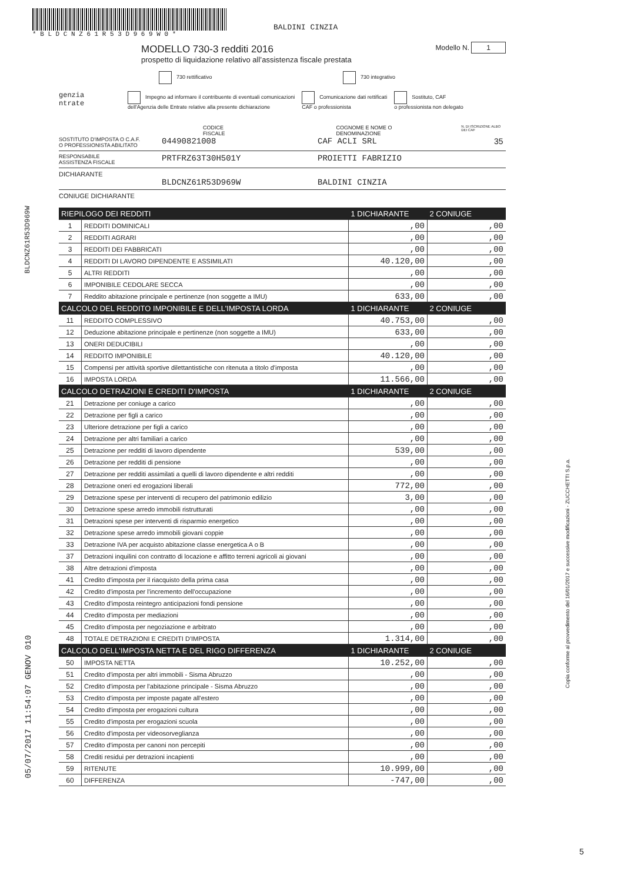* B L D C N Z 6 1 R 5 3 D 9 6 9 W 0 *
BALDINI CINZIA
BLDCNZ61R53D969W
05/07/2017 11:54:07 GENOV 010
Copia conforme al provvedimento del 16/01/2017 e successive modificazioni - ZUCCHETTI S.p.a.
MODELLO 730-3 redditi 2016
prospetto di liquidazione relativo all’assistenza fiscale prestata
Modello N. 1
730 rettificativo 730 integrativo
genzia
ntrate
Impegno ad informare il contribuente di eventuali comunicazioni
dell'Agenzia delle Entrate relative alla presente dichiarazione
Comunicazione dati rettificati
CAF o professionista
Sostituto, CAF
o professionista non delegato
CODICE FISCALE COGNOME E NOME O DENOMINAZIONE N. DI ISCRIZIONE ALBO DEI CAF
SOSTITUTO D'IMPOSTA O C.A.F.
O PROFESSIONISTA ABILITATO 04490821008 CAF ACLI SRL 35
RESPONSABILE
ASSISTENZA FISCALE PRTFRZ63T30H501Y PROIETTI FABRIZIO
DICHIARANTE
BLDCNZ61R53D969W BALDINI CINZIA
CONIUGE DICHIARANTE
| RIEPILOGO DEI REDDITI | | 1 DICHIARANTE | 2 CONIUGE |
| 1 | REDDITI DOMINICALI | ,00 | ,00 |
| 2 | REDDITI AGRARI | ,00 | ,00 |
| 3 | REDDITI DEI FABBRICATI | ,00 | ,00 |
| 4 | REDDITI DI LAVORO DIPENDENTE E ASSIMILATI | 40.120,00 | ,00 |
| 5 | ALTRI REDDITI | ,00 | ,00 |
| 6 | IMPONIBILE CEDOLARE SECCA | ,00 | ,00 |
| 7 | Reddito abitazione principale e pertinenze (non soggette a IMU) | 633,00 | ,00 |
| CALCOLO DEL REDDITO IMPONIBILE E DELL'IMPOSTA LORDA | | 1 DICHIARANTE | 2 CONIUGE |
| 11 | REDDITO COMPLESSIVO | 40.753,00 | ,00 |
| 12 | Deduzione abitazione principale e pertinenze (non soggette a IMU) | 633,00 | ,00 |
| 13 | ONERI DEDUCIBILI | ,00 | ,00 |
| 14 | REDDITO IMPONIBILE | 40.120,00 | ,00 |
| 15 | Compensi per attività sportive dilettantistiche con ritenuta a titolo d'imposta | ,00 | ,00 |
| 16 | IMPOSTA LORDA | 11.566,00 | ,00 |
| CALCOLO DETRAZIONI E CREDITI D'IMPOSTA | | 1 DICHIARANTE | 2 CONIUGE |
| 21 | Detrazione per coniuge a carico | ,00 | ,00 |
| 22 | Detrazione per figli a carico | ,00 | ,00 |
| 23 | Ulteriore detrazione per figli a carico | ,00 | ,00 |
| 24 | Detrazione per altri familiari a carico | ,00 | ,00 |
| 25 | Detrazione per redditi di lavoro dipendente | 539,00 | ,00 |
| 26 | Detrazione per redditi di pensione | ,00 | ,00 |
| 27 | Detrazione per redditi assimilati a quelli di lavoro dipendente e altri redditi | ,00 | ,00 |
| 28 | Detrazione oneri ed erogazioni liberali | 772,00 | ,00 |
| 29 | Detrazione spese per interventi di recupero del patrimonio edilizio | 3,00 | ,00 |
| 30 | Detrazione spese arredo immobili ristrutturati | ,00 | ,00 |
| 31 | Detrazioni spese per interventi di risparmio energetico | ,00 | ,00 |
| 32 | Detrazione spese arredo immobili giovani coppie | ,00 | ,00 |
| 33 | Detrazione IVA per acquisto abitazione classe energetica A o B | ,00 | ,00 |
| 37 | Detrazioni inquilini con contratto di locazione e affitto terreni agricoli ai giovani | ,00 | ,00 |
| 38 | Altre detrazioni d'imposta | ,00 | ,00 |
| 41 | Credito d'imposta per il riacquisto della prima casa | ,00 | ,00 |
| 42 | Credito d'imposta per l'incremento dell'occupazione | ,00 | ,00 |
| 43 | Credito d'imposta reintegro anticipazioni fondi pensione | ,00 | ,00 |
| 44 | Credito d'imposta per mediazioni | ,00 | ,00 |
| 45 | Credito d'imposta per negoziazione e arbitrato | ,00 | ,00 |
| 48 | TOTALE DETRAZIONI E CREDITI D'IMPOSTA | 1.314,00 | ,00 |
| CALCOLO DELL'IMPOSTA NETTA E DEL RIGO DIFFERENZA | | 1 DICHIARANTE | 2 CONIUGE |
| 50 | IMPOSTA NETTA | 10.252,00 | ,00 |
| 51 | Credito d'imposta per altri immobili - Sisma Abruzzo | ,00 | ,00 |
| 52 | Credito d'imposta per l'abitazione principale - Sisma Abruzzo | ,00 | ,00 |
| 53 | Credito d'imposta per imposte pagate all'estero | ,00 | ,00 |
| 54 | Credito d'imposta per erogazioni cultura | ,00 | ,00 |
| 55 | Credito d'imposta per erogazioni scuola | ,00 | ,00 |
| 56 | Credito d'imposta per videosorveglianza | ,00 | ,00 |
| 57 | Credito d'imposta per canoni non percepiti | ,00 | ,00 |
| 58 | Crediti residui per detrazioni incapienti | ,00 | ,00 |
| 59 | RITENUTE | 10.999,00 | ,00 |
| 60 | DIFFERENZA | -747,00 | ,00 |
5